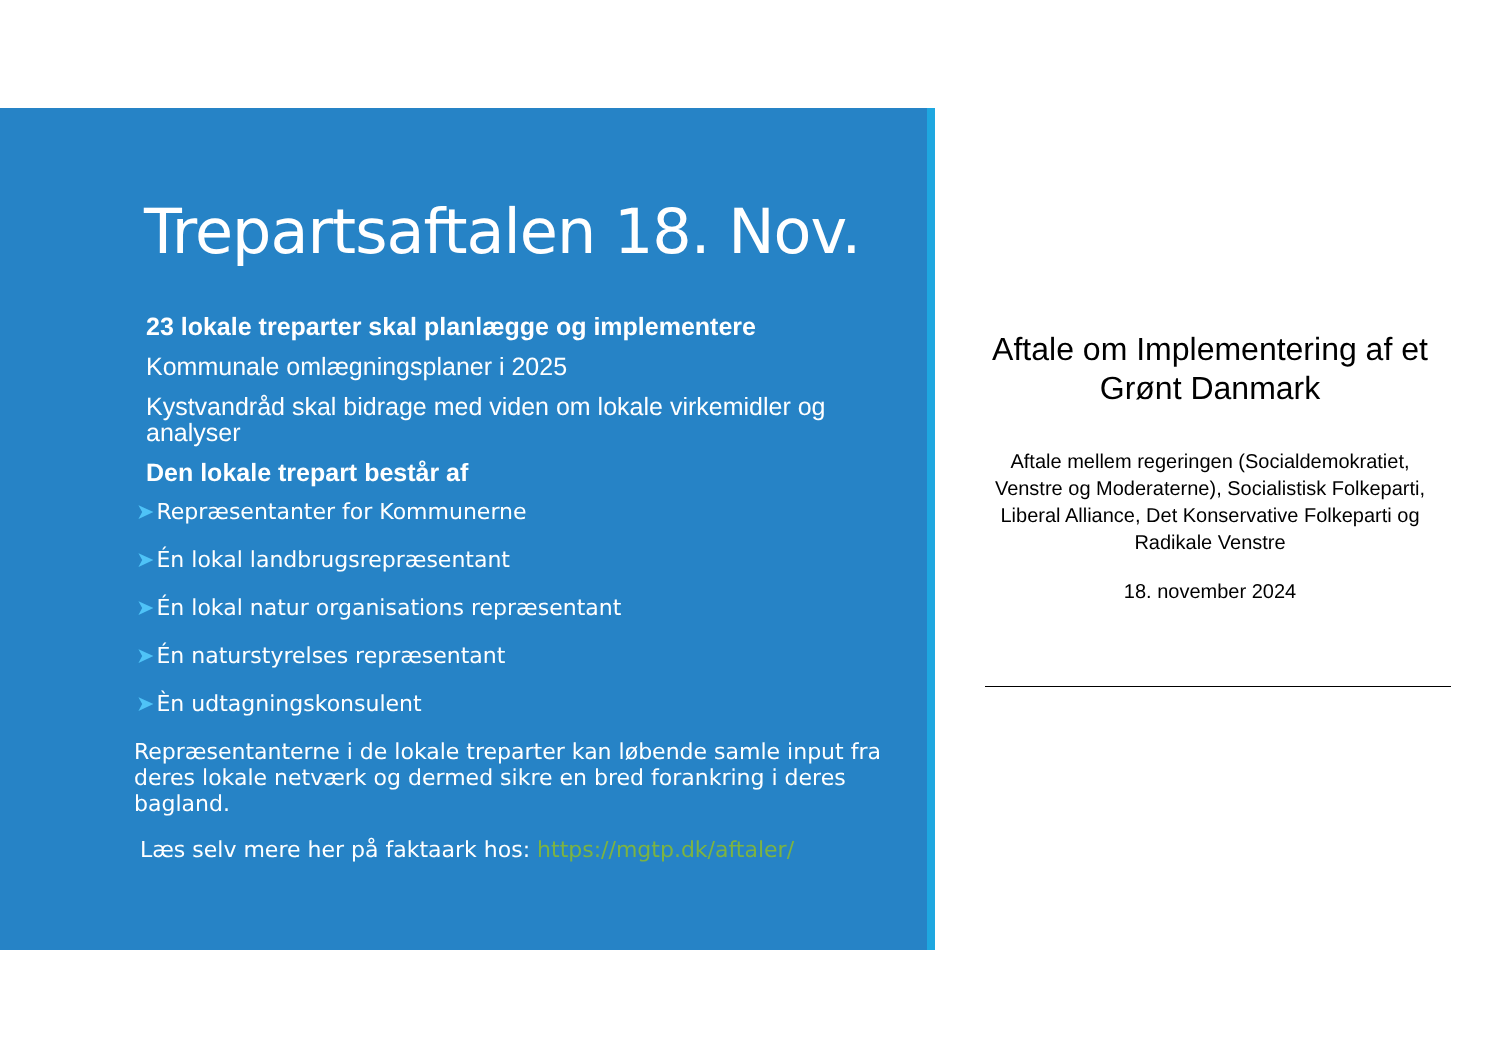Trepartsaftalen 18. Nov.
23 lokale treparter skal planlægge og implementere
Kommunale omlægningsplaner i 2025
Kystvandråd skal bidrage med viden om lokale virkemidler og analyser
Den lokale trepart består af
➤Repræsentanter for Kommunerne
➤Én lokal landbrugsrepræsentant
➤Én lokal natur organisations repræsentant
➤Én naturstyrelses repræsentant
➤Èn udtagningskonsulent
Repræsentanterne i de lokale treparter kan løbende samle input fra deres lokale netværk og dermed sikre en bred forankring i deres bagland.
Læs selv mere her på faktaark hos: https://mgtp.dk/aftaler/
Aftale om Implementering af et Grønt Danmark
Aftale mellem regeringen (Socialdemokratiet, Venstre og Moderaterne), Socialistisk Folkeparti, Liberal Alliance, Det Konservative Folkeparti og Radikale Venstre
18. november 2024